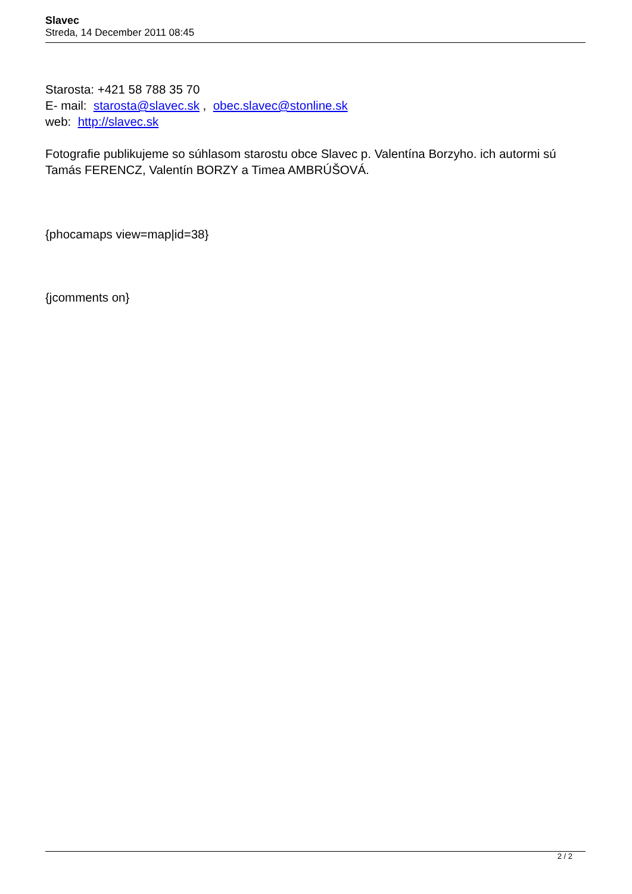Slavec
Streda, 14 December 2011 08:45
Starosta: +421 58 788 35 70
E- mail: starosta@slavec.sk , obec.slavec@stonline.sk
web: http://slavec.sk
Fotografie publikujeme so súhlasom starostu obce Slavec p. Valentína Borzyho. ich autormi sú Tamás FERENCZ, Valentín BORZY a Timea AMBRÚŠOVÁ.
{phocamaps view=map|id=38}
{jcomments on}
2 / 2